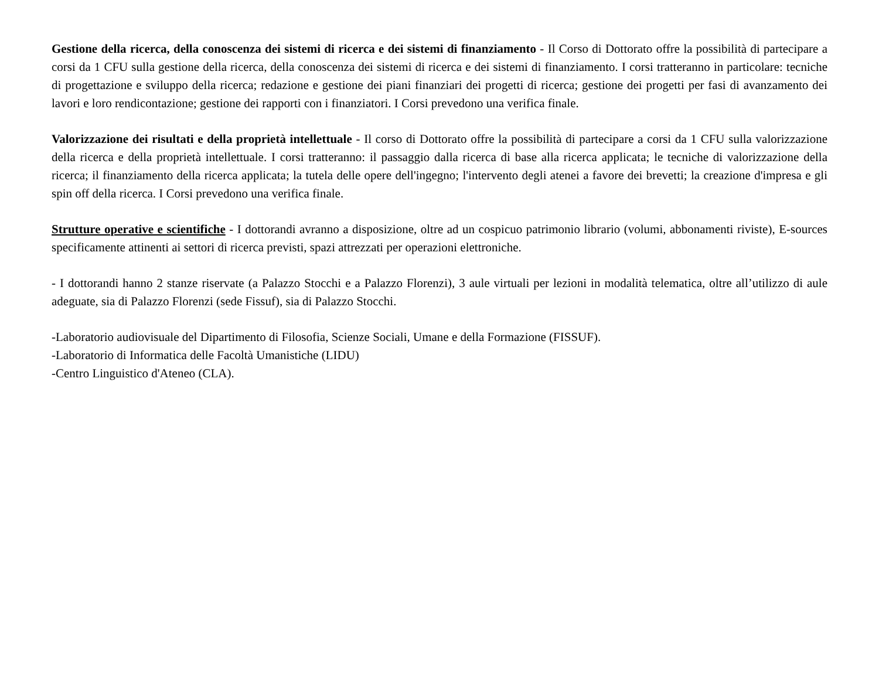Gestione della ricerca, della conoscenza dei sistemi di ricerca e dei sistemi di finanziamento - Il Corso di Dottorato offre la possibilità di partecipare a corsi da 1 CFU sulla gestione della ricerca, della conoscenza dei sistemi di ricerca e dei sistemi di finanziamento. I corsi tratteranno in particolare: tecniche di progettazione e sviluppo della ricerca; redazione e gestione dei piani finanziari dei progetti di ricerca; gestione dei progetti per fasi di avanzamento dei lavori e loro rendicontazione; gestione dei rapporti con i finanziatori. I Corsi prevedono una verifica finale.
Valorizzazione dei risultati e della proprietà intellettuale - Il corso di Dottorato offre la possibilità di partecipare a corsi da 1 CFU sulla valorizzazione della ricerca e della proprietà intellettuale. I corsi tratteranno: il passaggio dalla ricerca di base alla ricerca applicata; le tecniche di valorizzazione della ricerca; il finanziamento della ricerca applicata; la tutela delle opere dell'ingegno; l'intervento degli atenei a favore dei brevetti; la creazione d'impresa e gli spin off della ricerca. I Corsi prevedono una verifica finale.
Strutture operative e scientifiche - I dottorandi avranno a disposizione, oltre ad un cospicuo patrimonio librario (volumi, abbonamenti riviste), E-sources specificamente attinenti ai settori di ricerca previsti, spazi attrezzati per operazioni elettroniche.
- I dottorandi hanno 2 stanze riservate (a Palazzo Stocchi e a Palazzo Florenzi), 3 aule virtuali per lezioni in modalità telematica, oltre all’utilizzo di aule adeguate, sia di Palazzo Florenzi (sede Fissuf), sia di Palazzo Stocchi.
-Laboratorio audiovisuale del Dipartimento di Filosofia, Scienze Sociali, Umane e della Formazione (FISSUF).
-Laboratorio di Informatica delle Facoltà Umanistiche (LIDU)
-Centro Linguistico d'Ateneo (CLA).